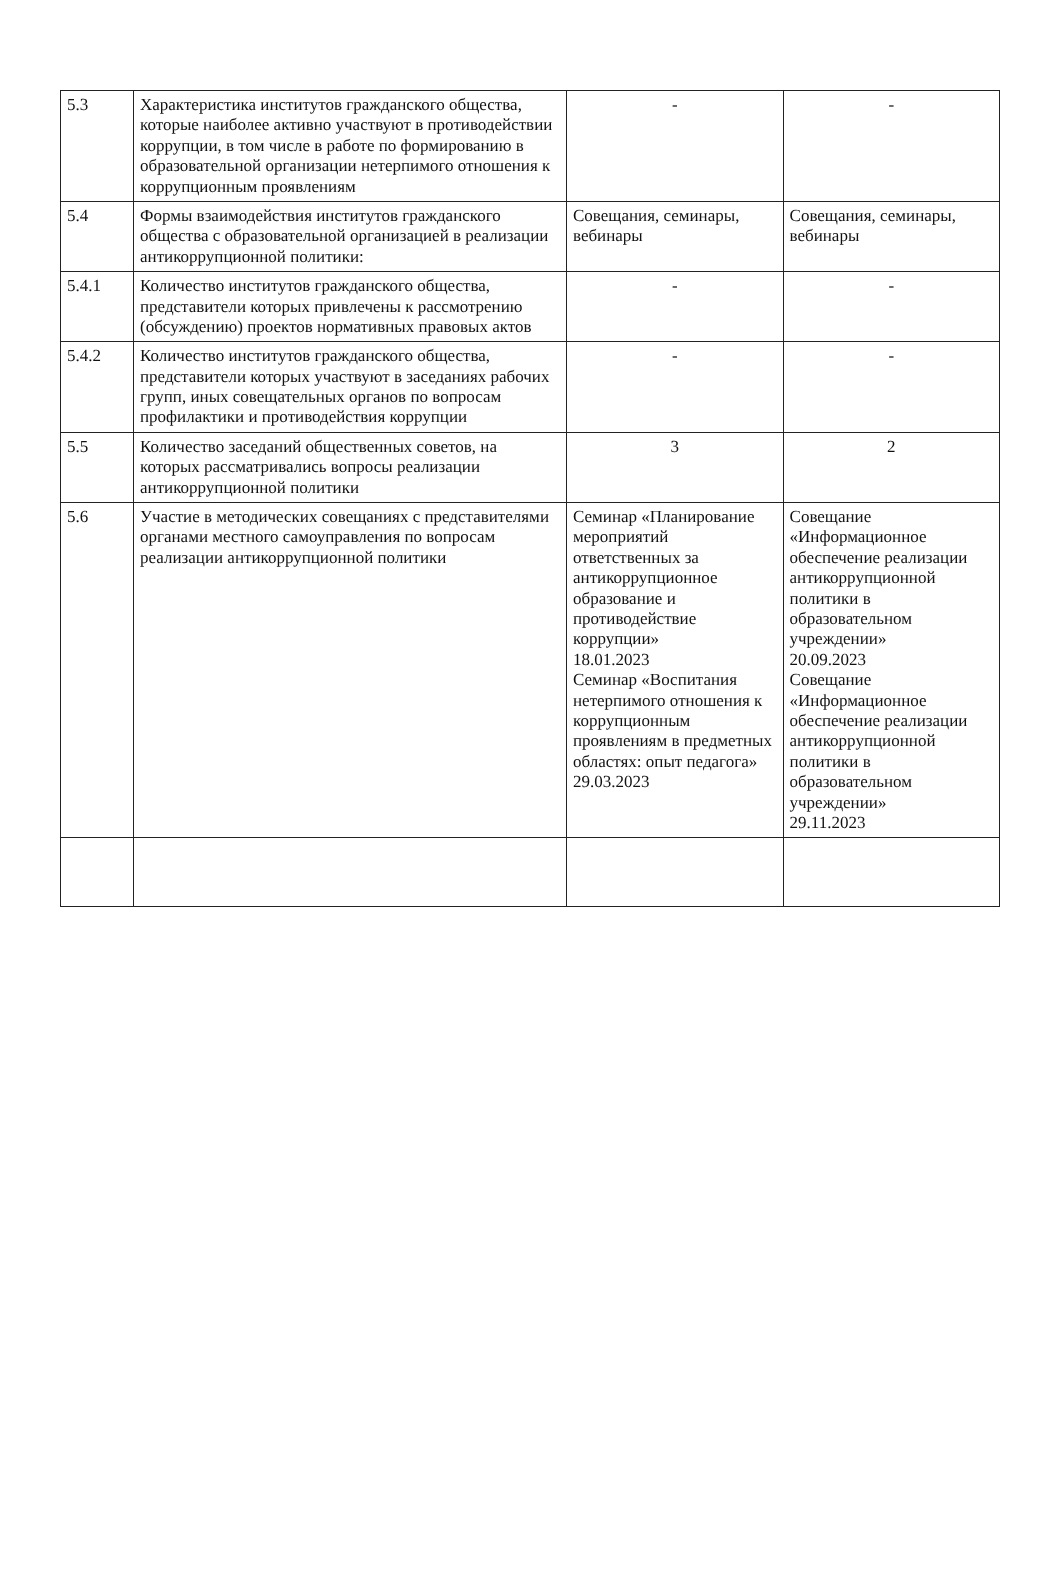| 5.3 | Характеристика институтов гражданского общества, которые наиболее активно участвуют в противодействии коррупции, в том числе в работе по формированию в образовательной организации нетерпимого отношения к коррупционным проявлениям | - | - |
| 5.4 | Формы взаимодействия институтов гражданского общества с образовательной организацией в реализации антикоррупционной политики: | Совещания, семинары, вебинары | Совещания, семинары, вебинары |
| 5.4.1 | Количество институтов гражданского общества, представители которых привлечены к рассмотрению (обсуждению) проектов нормативных правовых актов | - | - |
| 5.4.2 | Количество институтов гражданского общества, представители которых участвуют в заседаниях рабочих групп, иных совещательных органов по вопросам профилактики и противодействия коррупции | - | - |
| 5.5 | Количество заседаний общественных советов, на которых рассматривались вопросы реализации антикоррупционной политики | 3 | 2 |
| 5.6 | Участие в методических совещаниях с представителями органами местного самоуправления по вопросам реализации антикоррупционной политики | Семинар «Планирование мероприятий ответственных за антикоррупционное образование и противодействие коррупции» 18.01.2023 Семинар «Воспитания нетерпимого отношения к коррупционным проявлениям в предметных областях: опыт педагога» 29.03.2023 | Совещание «Информационное обеспечение реализации антикоррупционной политики в образовательном учреждении» 20.09.2023 Совещание «Информационное обеспечение реализации антикоррупционной политики в образовательном учреждении» 29.11.2023 |